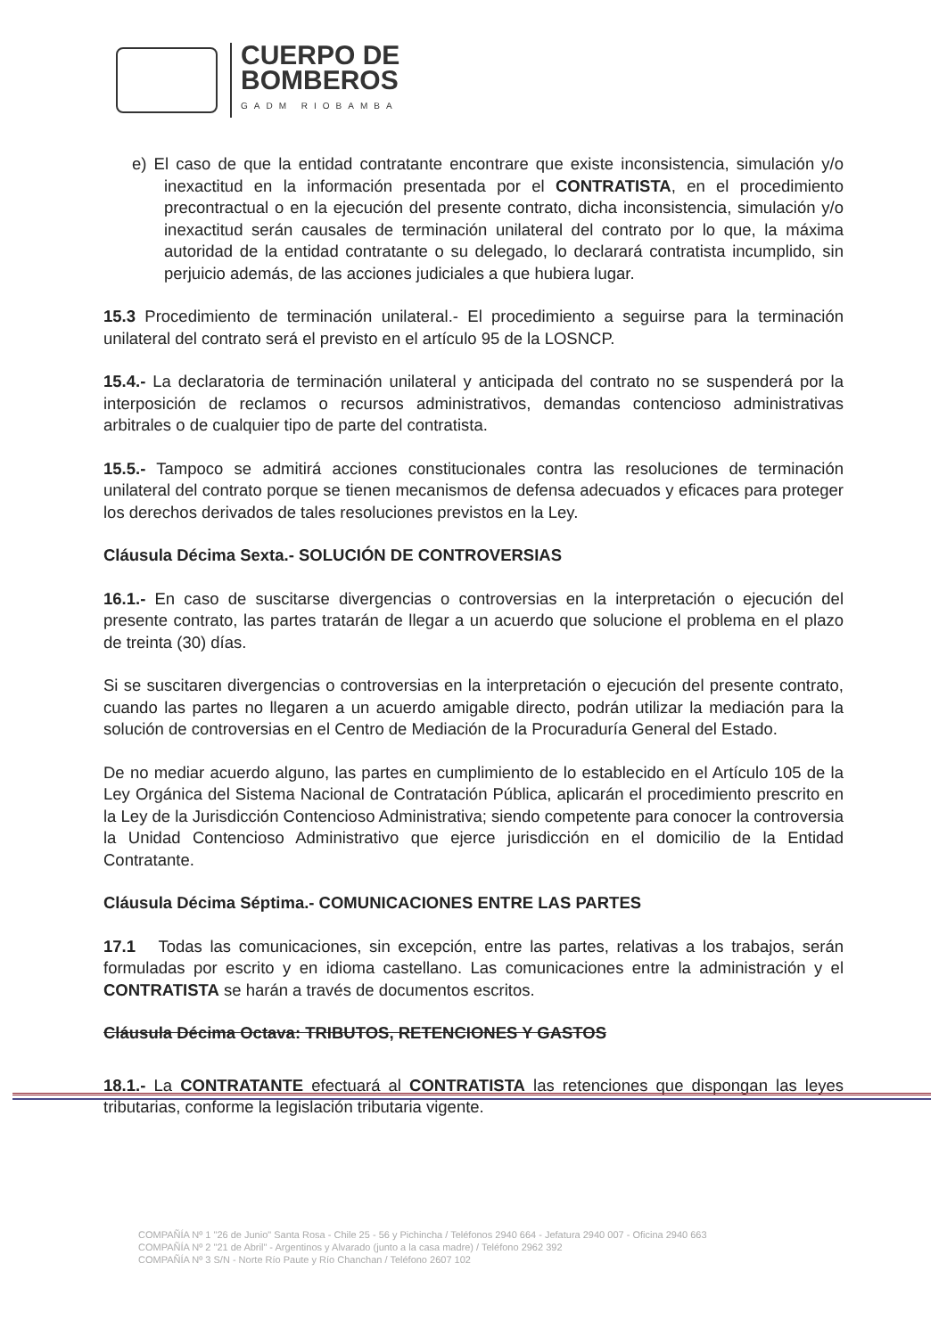CUERPO DE
BOMBEROS
GADM RIOBAMBA
e) El caso de que la entidad contratante encontrare que existe inconsistencia, simulación y/o inexactitud en la información presentada por el CONTRATISTA, en el procedimiento precontractual o en la ejecución del presente contrato, dicha inconsistencia, simulación y/o inexactitud serán causales de terminación unilateral del contrato por lo que, la máxima autoridad de la entidad contratante o su delegado, lo declarará contratista incumplido, sin perjuicio además, de las acciones judiciales a que hubiera lugar.
15.3 Procedimiento de terminación unilateral.- El procedimiento a seguirse para la terminación unilateral del contrato será el previsto en el artículo 95 de la LOSNCP.
15.4.- La declaratoria de terminación unilateral y anticipada del contrato no se suspenderá por la interposición de reclamos o recursos administrativos, demandas contencioso administrativas arbitrales o de cualquier tipo de parte del contratista.
15.5.- Tampoco se admitirá acciones constitucionales contra las resoluciones de terminación unilateral del contrato porque se tienen mecanismos de defensa adecuados y eficaces para proteger los derechos derivados de tales resoluciones previstos en la Ley.
Cláusula Décima Sexta.- SOLUCIÓN DE CONTROVERSIAS
16.1.- En caso de suscitarse divergencias o controversias en la interpretación o ejecución del presente contrato, las partes tratarán de llegar a un acuerdo que solucione el problema en el plazo de treinta (30) días.
Si se suscitaren divergencias o controversias en la interpretación o ejecución del presente contrato, cuando las partes no llegaren a un acuerdo amigable directo, podrán utilizar la mediación para la solución de controversias en el Centro de Mediación de la Procuraduría General del Estado.
De no mediar acuerdo alguno, las partes en cumplimiento de lo establecido en el Artículo 105 de la Ley Orgánica del Sistema Nacional de Contratación Pública, aplicarán el procedimiento prescrito en la Ley de la Jurisdicción Contencioso Administrativa; siendo competente para conocer la controversia la Unidad Contencioso Administrativo que ejerce jurisdicción en el domicilio de la Entidad Contratante.
Cláusula Décima Séptima.- COMUNICACIONES ENTRE LAS PARTES
17.1 Todas las comunicaciones, sin excepción, entre las partes, relativas a los trabajos, serán formuladas por escrito y en idioma castellano. Las comunicaciones entre la administración y el CONTRATISTA se harán a través de documentos escritos.
Cláusula Décima Octava: TRIBUTOS, RETENCIONES Y GASTOS
18.1.- La CONTRATANTE efectuará al CONTRATISTA las retenciones que dispongan las leyes tributarias, conforme la legislación tributaria vigente.
COMPAÑÍA Nº 1 "26 de Junio" Santa Rosa - Chile 25 - 56 y Pichincha / Teléfonos 2940 664 - Jefatura 2940 007 - Oficina 2940 663
COMPAÑÍA Nº 2 "21 de Abril" - Argentinos y Alvarado (junto a la casa madre) / Teléfono 2962 392
COMPAÑÍA Nº 3 S/N - Norte Río Paute y Río Chanchan / Teléfono 2607 102